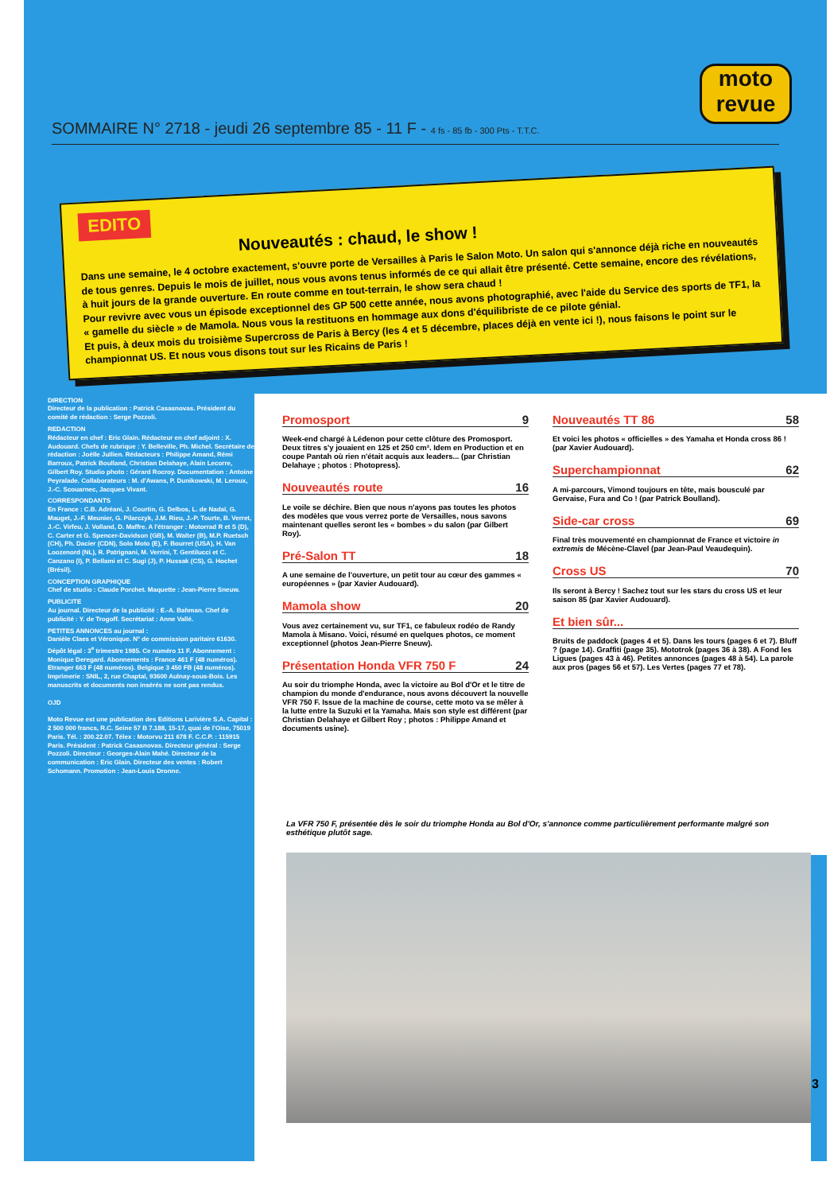moto
revue
SOMMAIRE N° 2718 - jeudi 26 septembre 85 - 11 F - 4 fs - 85 fb - 300 Pts - T.T.C.
EDITO
Nouveautés : chaud, le show !
Dans une semaine, le 4 octobre exactement, s'ouvre porte de Versailles à Paris le Salon Moto. Un salon qui s'annonce déjà riche en nouveautés de tous genres. Depuis le mois de juillet, nous vous avons tenus informés de ce qui allait être présenté. Cette semaine, encore des révélations, à huit jours de la grande ouverture. En route comme en tout-terrain, le show sera chaud !
Pour revivre avec vous un épisode exceptionnel des GP 500 cette année, nous avons photographié, avec l'aide du Service des sports de TF1, la « gamelle du siècle » de Mamola. Nous vous la restituons en hommage aux dons d'équilibriste de ce pilote génial.
Et puis, à deux mois du troisième Supercross de Paris à Bercy (les 4 et 5 décembre, places déjà en vente ici !), nous faisons le point sur le championnat US. Et nous vous disons tout sur les Ricains de Paris !
DIRECTION
Directeur de la publication : Patrick Casasnovas. Président du comité de rédaction : Serge Pozzoli.
REDACTION
Rédacteur en chef : Eric Glain. Rédacteur en chef adjoint : X. Audouard. Chefs de rubrique : Y. Belleville, Ph. Michel. Secrétaire de rédaction : Joëlle Jullien. Rédacteurs : Philippe Amand, Rémi Barroux, Patrick Boulland, Christian Delahaye, Alain Lecorre, Gilbert Roy. Studio photo : Gérard Rocroy. Documentation : Antoine Peyralade. Collaborateurs : M. d'Awans, P. Dunikowski, M. Leroux, J.-C. Scouarnec, Jacques Vivant.
CORRESPONDANTS
En France : C.B. Adréani, J. Courtin, G. Delbos, L. de Nadaï, G. Mauget, J.-F. Meunier, G. Pilarczyk, J.M. Rieu, J.-P. Tourte, B. Verret, J.-C. Virfeu, J. Volland, D. Maffre. A l'étranger : Motorrad R et S (D), C. Carter et G. Spencer-Davidson (GB), M. Walter (B), M.P. Ruetsch (CH), Ph. Dacier (CDN), Solo Moto (E), F. Bourret (USA), H. Van Loozenord (NL), R. Patrignani, M. Verrini, T. Gentilucci et C. Canzano (I), P. Bellami et C. Sugi (J), P. Hussak (CS), G. Hochet (Brésil).
CONCEPTION GRAPHIQUE
Chef de studio : Claude Porchet. Maquette : Jean-Pierre Sneuw.
PUBLICITE
Au journal. Directeur de la publicité : E.-A. Bahman. Chef de publicité : Y. de Trogoff. Secrétariat : Anne Vallé.
PETITES ANNONCES au journal :
Danièle Claes et Véronique. N° de commission paritaire 61630. Dépôt légal : 3<sup>e</sup> trimestre 1985. Ce numéro 11 F. Abonnement : Monique Deregard. Abonnements : France 461 F (48 numéros). Etranger 663 F (48 numéros). Belgique 3 450 FB (48 numéros). Imprimerie : SNIL, 2, rue Chaptal, 93600 Aulnay-sous-Bois. Les manuscrits et documents non insérés ne sont pas rendus.
OJD
Moto Revue est une publication des Editions Larivière S.A. Capital : 2 500 000 francs, R.C. Seine 57 B 7.188, 15-17, quai de l'Oise, 75019 Paris. Tél. : 200.22.07. Télex : Motorvu 211 678 F. C.C.P. : 115915 Paris. Président : Patrick Casasnovas. Directeur général : Serge Pozzoli. Directeur : Georges-Alain Mahé. Directeur de la communication : Eric Glain. Directeur des ventes : Robert Schomann. Promotion : Jean-Louis Dronne.
Promosport 9
Week-end chargé à Lédenon pour cette clôture des Promosport. Deux titres s'y jouaient en 125 et 250 cm³. Idem en Production et en coupe Pantah où rien n'était acquis aux leaders... (par Christian Delahaye ; photos : Photopress).
Nouveautés route 16
Le voile se déchire. Bien que nous n'ayons pas toutes les photos des modèles que vous verrez porte de Versailles, nous savons maintenant quelles seront les « bombes » du salon (par Gilbert Roy).
Pré-Salon TT 18
A une semaine de l'ouverture, un petit tour au cœur des gammes « européennes » (par Xavier Audouard).
Mamola show 20
Vous avez certainement vu, sur TF1, ce fabuleux rodéo de Randy Mamola à Misano. Voici, résumé en quelques photos, ce moment exceptionnel (photos Jean-Pierre Sneuw).
Présentation Honda VFR 750 F 24
Au soir du triomphe Honda, avec la victoire au Bol d'Or et le titre de champion du monde d'endurance, nous avons découvert la nouvelle VFR 750 F. Issue de la machine de course, cette moto va se mêler à la lutte entre la Suzuki et la Yamaha. Mais son style est différent (par Christian Delahaye et Gilbert Roy ; photos : Philippe Amand et documents usine).
Nouveautés TT 86 58
Et voici les photos « officielles » des Yamaha et Honda cross 86 ! (par Xavier Audouard).
Superchampionnat 62
A mi-parcours, Vimond toujours en tête, mais bousculé par Gervaise, Fura and Co ! (par Patrick Boulland).
Side-car cross 69
Final très mouvementé en championnat de France et victoire in extremis de Mécène-Clavel (par Jean-Paul Veaudequin).
Cross US 70
Ils seront à Bercy ! Sachez tout sur les stars du cross US et leur saison 85 (par Xavier Audouard).
Et bien sûr...
Bruits de paddock (pages 4 et 5). Dans les tours (pages 6 et 7). Bluff ? (page 14). Graffiti (page 35). Mototrok (pages 36 à 38). A Fond les Ligues (pages 43 à 46). Petites annonces (pages 48 à 54). La parole aux pros (pages 56 et 57). Les Vertes (pages 77 et 78).
La VFR 750 F, présentée dès le soir du triomphe Honda au Bol d'Or, s'annonce comme particulièrement performante malgré son esthétique plutôt sage.
3